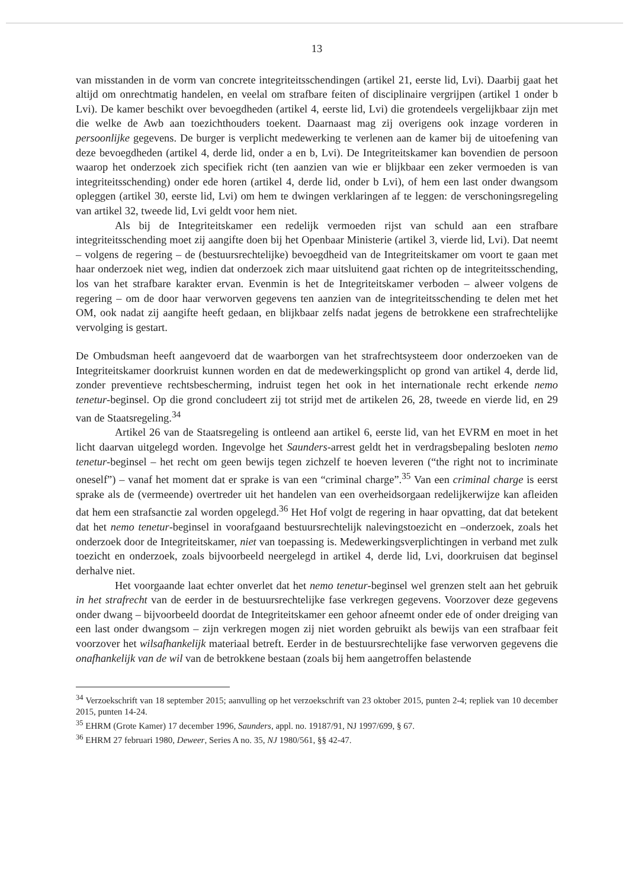13
van misstanden in de vorm van concrete integriteitsschendingen (artikel 21, eerste lid, Lvi). Daarbij gaat het altijd om onrechtmatig handelen, en veelal om strafbare feiten of disciplinaire vergrijpen (artikel 1 onder b Lvi). De kamer beschikt over bevoegdheden (artikel 4, eerste lid, Lvi) die grotendeels vergelijkbaar zijn met die welke de Awb aan toezichthouders toekent. Daarnaast mag zij overigens ook inzage vorderen in persoonlijke gegevens. De burger is verplicht medewerking te verlenen aan de kamer bij de uitoefening van deze bevoegdheden (artikel 4, derde lid, onder a en b, Lvi). De Integriteitskamer kan bovendien de persoon waarop het onderzoek zich specifiek richt (ten aanzien van wie er blijkbaar een zeker vermoeden is van integriteitsschending) onder ede horen (artikel 4, derde lid, onder b Lvi), of hem een last onder dwangsom opleggen (artikel 30, eerste lid, Lvi) om hem te dwingen verklaringen af te leggen: de verschoningsregeling van artikel 32, tweede lid, Lvi geldt voor hem niet.
Als bij de Integriteitskamer een redelijk vermoeden rijst van schuld aan een strafbare integriteitsschending moet zij aangifte doen bij het Openbaar Ministerie (artikel 3, vierde lid, Lvi). Dat neemt – volgens de regering – de (bestuursrechtelijke) bevoegdheid van de Integriteitskamer om voort te gaan met haar onderzoek niet weg, indien dat onderzoek zich maar uitsluitend gaat richten op de integriteitsschending, los van het strafbare karakter ervan. Evenmin is het de Integriteitskamer verboden – alweer volgens de regering – om de door haar verworven gegevens ten aanzien van de integriteitsschending te delen met het OM, ook nadat zij aangifte heeft gedaan, en blijkbaar zelfs nadat jegens de betrokkene een strafrechtelijke vervolging is gestart.
De Ombudsman heeft aangevoerd dat de waarborgen van het strafrechtsysteem door onderzoeken van de Integriteitskamer doorkruist kunnen worden en dat de medewerkingsplicht op grond van artikel 4, derde lid, zonder preventieve rechtsbescherming, indruist tegen het ook in het internationale recht erkende nemo tenetur-beginsel. Op die grond concludeert zij tot strijd met de artikelen 26, 28, tweede en vierde lid, en 29 van de Staatsregeling.<sup>34</sup>
Artikel 26 van de Staatsregeling is ontleend aan artikel 6, eerste lid, van het EVRM en moet in het licht daarvan uitgelegd worden. Ingevolge het Saunders-arrest geldt het in verdragsbepaling besloten nemo tenetur-beginsel – het recht om geen bewijs tegen zichzelf te hoeven leveren (“the right not to incriminate oneself”) – vanaf het moment dat er sprake is van een “criminal charge”.<sup>35</sup> Van een criminal charge is eerst sprake als de (vermeende) overtreder uit het handelen van een overheidsorgaan redelijkerwijze kan afleiden dat hem een strafsanctie zal worden opgelegd.<sup>36</sup> Het Hof volgt de regering in haar opvatting, dat dat betekent dat het nemo tenetur-beginsel in voorafgaand bestuursrechtelijk nalevingstoezicht en –onderzoek, zoals het onderzoek door de Integriteitskamer, niet van toepassing is. Medewerkingsverplichtingen in verband met zulk toezicht en onderzoek, zoals bijvoorbeeld neergelegd in artikel 4, derde lid, Lvi, doorkruisen dat beginsel derhalve niet.
Het voorgaande laat echter onverlet dat het nemo tenetur-beginsel wel grenzen stelt aan het gebruik in het strafrecht van de eerder in de bestuursrechtelijke fase verkregen gegevens. Voorzover deze gegevens onder dwang – bijvoorbeeld doordat de Integriteitskamer een gehoor afneemt onder ede of onder dreiging van een last onder dwangsom – zijn verkregen mogen zij niet worden gebruikt als bewijs van een strafbaar feit voorzover het wilsafhankelijk materiaal betreft. Eerder in de bestuursrechtelijke fase verworven gegevens die onafhankelijk van de wil van de betrokkene bestaan (zoals bij hem aangetroffen belastende
<sup>34</sup> Verzoekschrift van 18 september 2015; aanvulling op het verzoekschrift van 23 oktober 2015, punten 2-4; repliek van 10 december 2015, punten 14-24.
<sup>35</sup> EHRM (Grote Kamer) 17 december 1996, Saunders, appl. no. 19187/91, NJ 1997/699, § 67.
<sup>36</sup> EHRM 27 februari 1980, Deweer, Series A no. 35, NJ 1980/561, §§ 42-47.